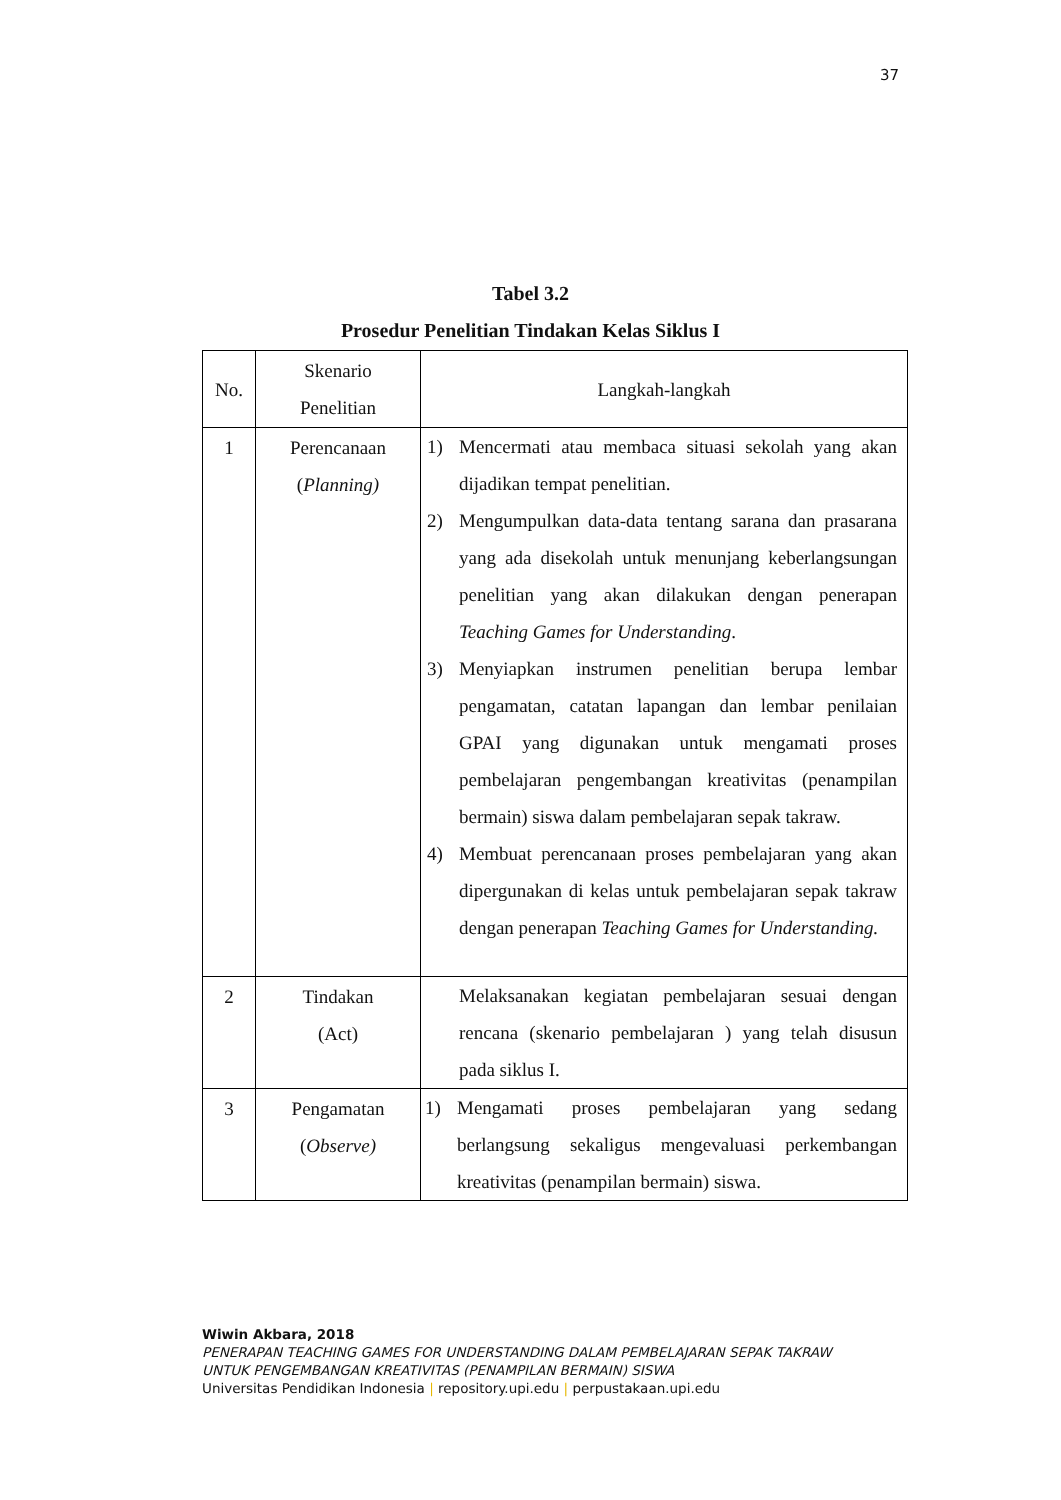37
Tabel 3.2
Prosedur Penelitian Tindakan Kelas Siklus I
| No. | Skenario Penelitian | Langkah-langkah |
| --- | --- | --- |
| 1 | Perencanaan ( Planning) | 1) Mencermati atau membaca situasi sekolah yang akan dijadikan tempat penelitian. 2) Mengumpulkan data-data tentang sarana dan prasarana yang ada disekolah untuk menunjang keberlangsungan penelitian yang akan dilakukan dengan penerapan Teaching Games for Understanding . 3) Menyiapkan instrumen penelitian berupa lembar pengamatan, catatan lapangan dan lembar penilaian GPAI yang digunakan untuk mengamati proses pembelajaran pengembangan kreativitas (penampilan bermain) siswa dalam pembelajaran sepak takraw. 4) Membuat perencanaan proses pembelajaran yang akan dipergunakan di kelas untuk pembelajaran sepak takraw dengan penerapan Teaching Games for Understanding. |
| 2 | Tindakan (Act) | Melaksanakan kegiatan pembelajaran sesuai dengan rencana (skenario pembelajaran ) yang telah disusun pada siklus I. |
| 3 | Pengamatan ( Observe) | 1) Mengamati proses pembelajaran yang sedang berlangsung sekaligus mengevaluasi perkembangan kreativitas (penampilan bermain) siswa. |
Wiwin Akbara, 2018
PENERAPAN TEACHING GAMES FOR UNDERSTANDING DALAM PEMBELAJARAN SEPAK TAKRAW
UNTUK PENGEMBANGAN KREATIVITAS (PENAMPILAN BERMAIN) SISWA
Universitas Pendidikan Indonesia | repository.upi.edu | perpustakaan.upi.edu